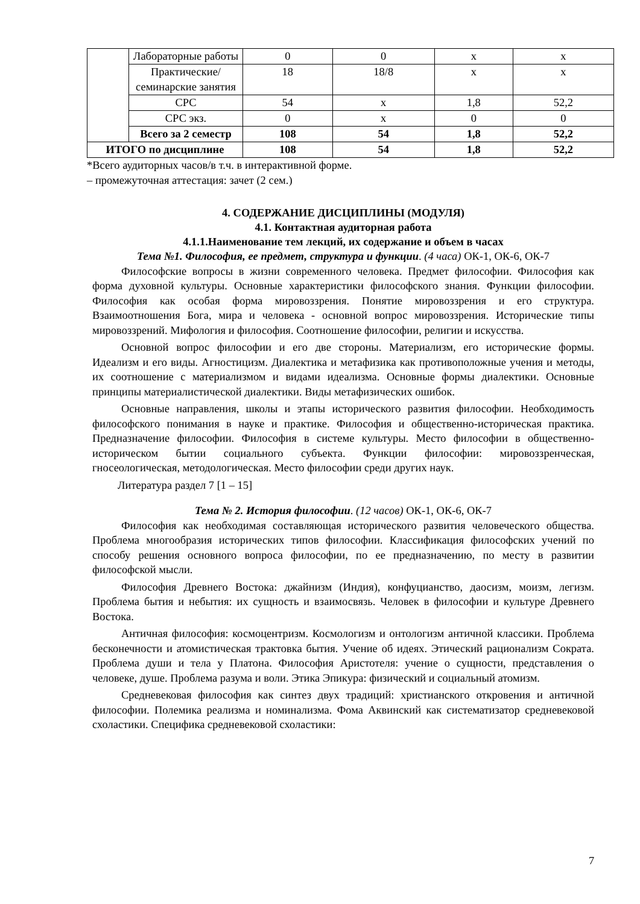| | Лабораторные работы | 0 | 0 | x | x |
| | Практические/ семинарские занятия | 18 | 18/8 | x | x |
| | СРС | 54 | x | 1,8 | 52,2 |
| | СРС экз. | 0 | x | 0 | 0 |
| | Всего за 2 семестр | 108 | 54 | 1,8 | 52,2 |
| ИТОГО по дисциплине | | 108 | 54 | 1,8 | 52,2 |
*Всего аудиторных часов/в т.ч. в интерактивной форме.
– промежуточная аттестация: зачет (2 сем.)
4. СОДЕРЖАНИЕ ДИСЦИПЛИНЫ (МОДУЛЯ)
4.1. Контактная аудиторная работа
4.1.1.Наименование тем лекций, их содержание и объем в часах
Тема №1. Философия, ее предмет, структура и функции. (4 часа) ОК-1, ОК-6, ОК-7
Философские вопросы в жизни современного человека. Предмет философии. Философия как форма духовной культуры. Основные характеристики философского знания. Функции философии. Философия как особая форма мировоззрения. Понятие мировоззрения и его структура. Взаимоотношения Бога, мира и человека - основной вопрос мировоззрения. Исторические типы мировоззрений. Мифология и философия. Соотношение философии, религии и искусства.
Основной вопрос философии и его две стороны. Материализм, его исторические формы. Идеализм и его виды. Агностицизм. Диалектика и метафизика как противоположные учения и методы, их соотношение с материализмом и видами идеализма. Основные формы диалектики. Основные принципы материалистической диалектики. Виды метафизических ошибок.
Основные направления, школы и этапы исторического развития философии. Необходимость философского понимания в науке и практике. Философия и общественно-историческая практика. Предназначение философии. Философия в системе культуры. Место философии в общественно-историческом бытии социального субъекта. Функции философии: мировоззренческая, гносеологическая, методологическая. Место философии среди других наук.
Литература раздел 7 [1 – 15]
Тема № 2. История философии. (12 часов) ОК-1, ОК-6, ОК-7
Философия как необходимая составляющая исторического развития человеческого общества. Проблема многообразия исторических типов философии. Классификация философских учений по способу решения основного вопроса философии, по ее предназначению, по месту в развитии философской мысли.
Философия Древнего Востока: джайнизм (Индия), конфуцианство, даосизм, моизм, легизм. Проблема бытия и небытия: их сущность и взаимосвязь. Человек в философии и культуре Древнего Востока.
Античная философия: космоцентризм. Космологизм и онтологизм античной классики. Проблема бесконечности и атомистическая трактовка бытия. Учение об идеях. Этический рационализм Сократа. Проблема души и тела у Платона. Философия Аристотеля: учение о сущности, представления о человеке, душе. Проблема разума и воли. Этика Эпикура: физический и социальный атомизм.
Средневековая философия как синтез двух традиций: христианского откровения и античной философии. Полемика реализма и номинализма. Фома Аквинский как систематизатор средневековой схоластики. Специфика средневековой схоластики:
7